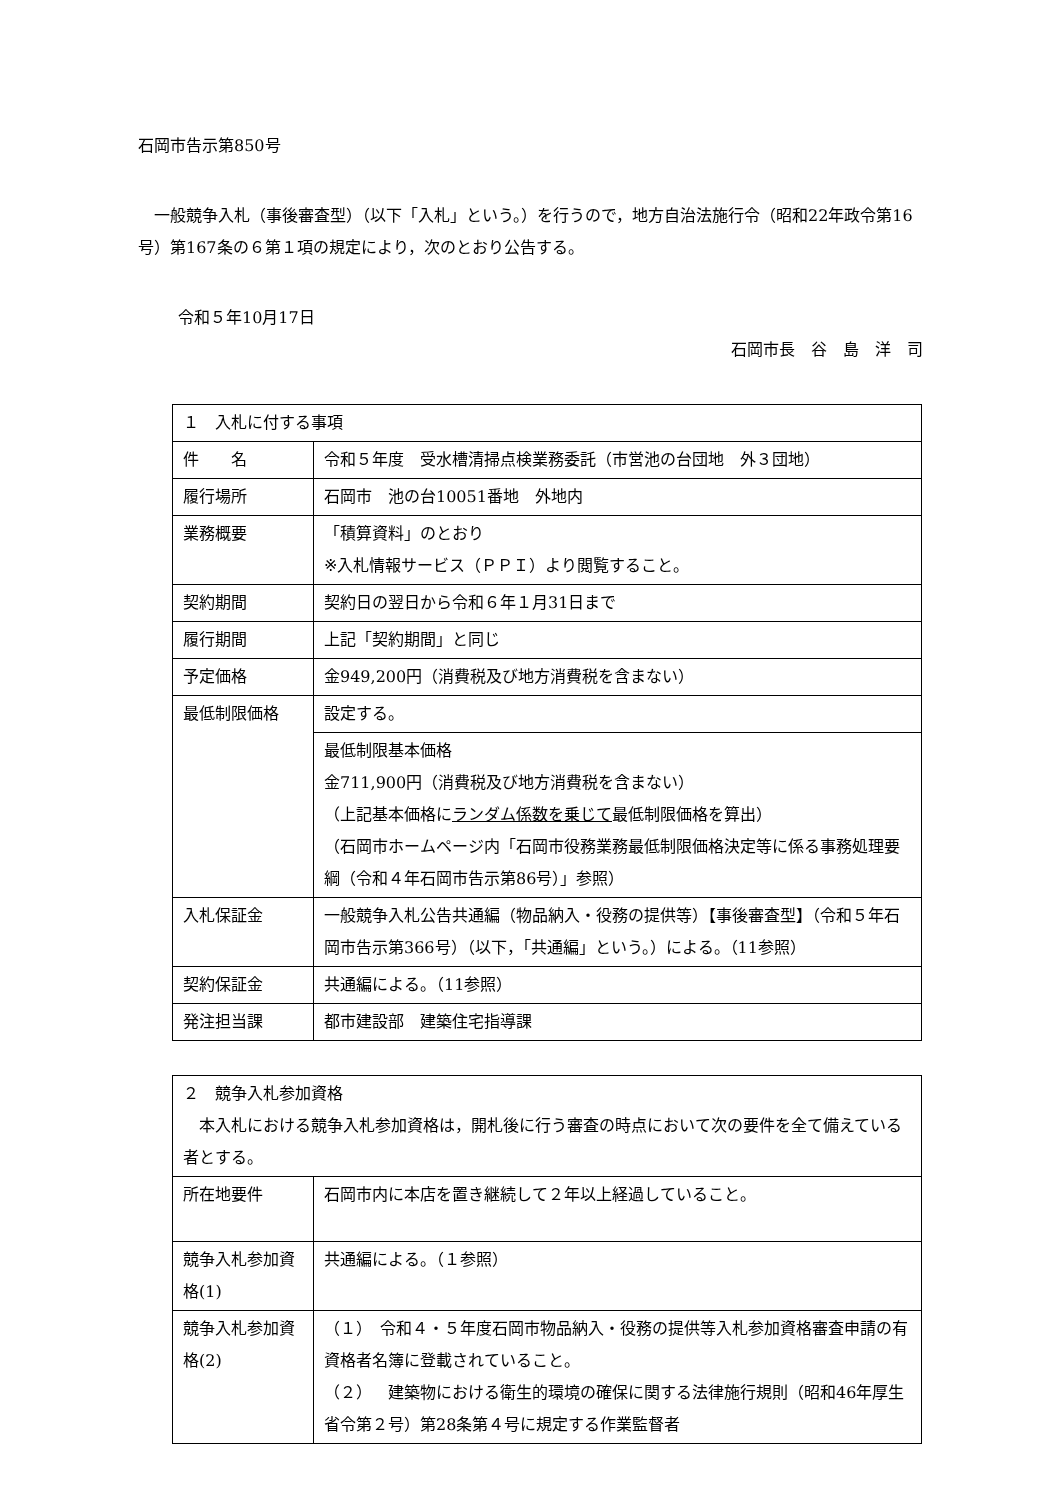石岡市告示第850号
一般競争入札（事後審査型）（以下「入札」という。）を行うので，地方自治法施行令（昭和22年政令第16号）第167条の６第１項の規定により，次のとおり公告する。
令和５年10月17日
石岡市長　谷　島　洋　司
| １ 入札に付する事項 | |
| 件 名 | 令和５年度 受水槽清掃点検業務委託（市営池の台団地 外３団地） |
| 履行場所 | 石岡市 池の台10051番地 外地内 |
| 業務概要 | 「積算資料」のとおり ※入札情報サービス（ＰＰＩ）より閲覧すること。 |
| 契約期間 | 契約日の翌日から令和６年１月31日まで |
| 履行期間 | 上記「契約期間」と同じ |
| 予定価格 | 金949,200円（消費税及び地方消費税を含まない） |
| 最低制限価格 | 設定する。 |
| | 最低制限基本価格 金711,900円（消費税及び地方消費税を含まない） （上記基本価格に ランダム係数を乗じて 最低制限価格を算出） （石岡市ホームページ内「石岡市役務業務最低制限価格決定等に係る事務処理要綱（令和４年石岡市告示第86号）」参照） |
| 入札保証金 | 一般競争入札公告共通編（物品納入・役務の提供等）【事後審査型】（令和５年石岡市告示第366号）（以下，「共通編」という。）による。（11参照） |
| 契約保証金 | 共通編による。（11参照） |
| 発注担当課 | 都市建設部 建築住宅指導課 |
| ２ 競争入札参加資格 本入札における競争入札参加資格は，開札後に行う審査の時点において次の要件を全て備えている者とする。 | |
| 所在地要件 | 石岡市内に本店を置き継続して２年以上経過していること。 |
| 競争入札参加資格(1) | 共通編による。（１参照） |
| 競争入札参加資格(2) | （１） 令和４・５年度石岡市物品納入・役務の提供等入札参加資格審査申請の有資格者名簿に登載されていること。 （２） 建築物における衛生的環境の確保に関する法律施行規則（昭和46年厚生省令第２号）第28条第４号に規定する作業監督者 |